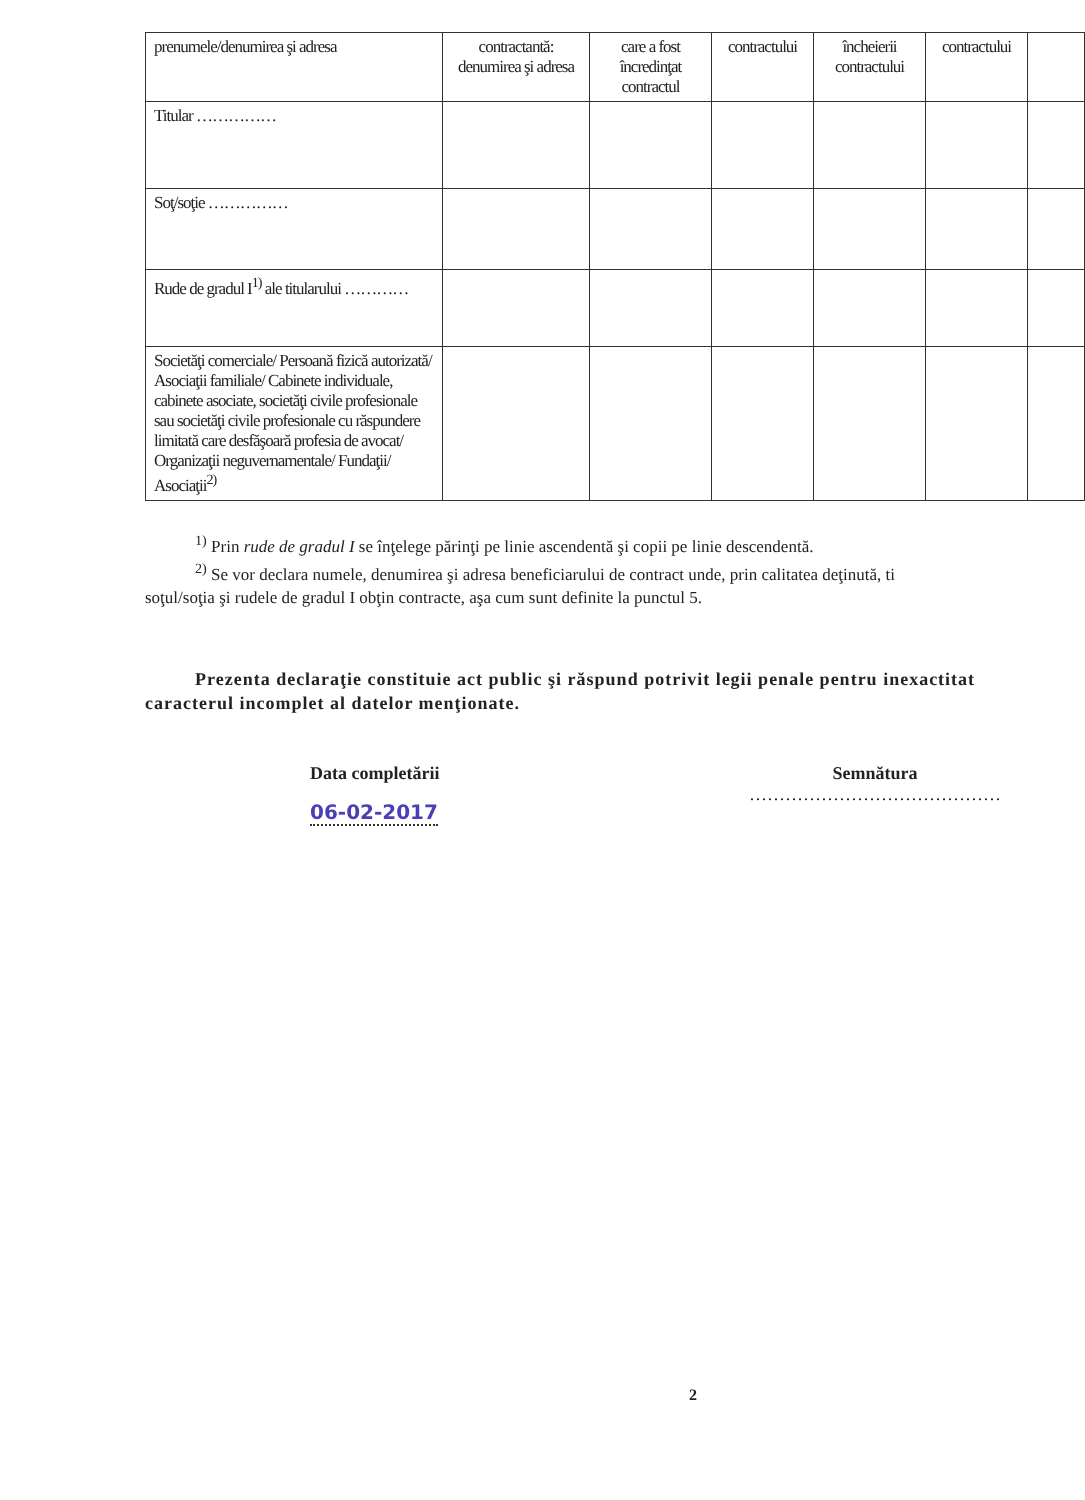| prenumele/denumirea şi adresa | contractantă: denumirea şi adresa | care a fost încredinţat contractul | contractului | încheierii contractului | contractului | |
| --- | --- | --- | --- | --- | --- | --- |
| Titular …………… | | | | | | |
| Soţ/soţie …………… | | | | | | |
| Rude de gradul I<sup>1)</sup> ale titularului ………… | | | | | | |
| Societăţi comerciale/ Persoană fizică autorizată/ Asociaţii familiale/ Cabinete individuale, cabinete asociate, societăţi civile profesionale sau societăţi civile profesionale cu răspundere limitată care desfăşoară profesia de avocat/ Organizaţii neguvernamentale/ Fundaţii/ Asociaţii<sup>2)</sup> | | | | | | |
<sup>1)</sup> Prin rude de gradul I se înţelege părinţi pe linie ascendentă şi copii pe linie descendentă.
<sup>2)</sup> Se vor declara numele, denumirea şi adresa beneficiarului de contract unde, prin calitatea deţinută, ti
soţul/soţia şi rudele de gradul I obţin contracte, aşa cum sunt definite la punctul 5.
Prezenta declaraţie constituie act public şi răspund potrivit legii penale pentru inexactitat caracterul incomplet al datelor menţionate.
Data completării
06-02-2017
Semnătura
……………………………………
2